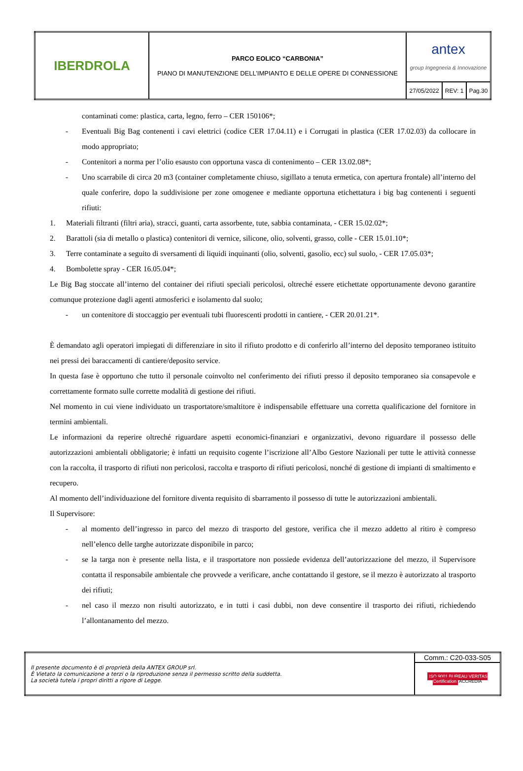| IBERDROLA | PARCO EOLICO “CARBONIA” PIANO DI MANUTENZIONE DELL’IMPIANTO E DELLE OPERE DI CONNESSIONE | antex group Ingegneria & Innovazione | | |
| | | 27/05/2022 | REV: 1 | Pag.30 |
contaminati come: plastica, carta, legno, ferro – CER 150106*;
- Eventuali Big Bag contenenti i cavi elettrici (codice CER 17.04.11) e i Corrugati in plastica (CER 17.02.03) da collocare in modo appropriato;
- Contenitori a norma per l’olio esausto con opportuna vasca di contenimento – CER 13.02.08*;
- Uno scarrabile di circa 20 m3 (container completamente chiuso, sigillato a tenuta ermetica, con apertura frontale) all’interno del quale conferire, dopo la suddivisione per zone omogenee e mediante opportuna etichettatura i big bag contenenti i seguenti rifiuti:
1. Materiali filtranti (filtri aria), stracci, guanti, carta assorbente, tute, sabbia contaminata, - CER 15.02.02*;
2. Barattoli (sia di metallo o plastica) contenitori di vernice, silicone, olio, solventi, grasso, colle - CER 15.01.10*;
3. Terre contaminate a seguito di sversamenti di liquidi inquinanti (olio, solventi, gasolio, ecc) sul suolo, - CER 17.05.03*;
4. Bombolette spray - CER 16.05.04*;
Le Big Bag stoccate all’interno del container dei rifiuti speciali pericolosi, oltreché essere etichettate opportunamente devono garantire comunque protezione dagli agenti atmosferici e isolamento dal suolo;
- un contenitore di stoccaggio per eventuali tubi fluorescenti prodotti in cantiere, - CER 20.01.21*.
È demandato agli operatori impiegati di differenziare in sito il rifiuto prodotto e di conferirlo all’interno del deposito temporaneo istituito nei pressi dei baraccamenti di cantiere/deposito service.
In questa fase è opportuno che tutto il personale coinvolto nel conferimento dei rifiuti presso il deposito temporaneo sia consapevole e correttamente formato sulle corrette modalità di gestione dei rifiuti.
Nel momento in cui viene individuato un trasportatore/smaltitore è indispensabile effettuare una corretta qualificazione del fornitore in termini ambientali.
Le informazioni da reperire oltreché riguardare aspetti economici-finanziari e organizzativi, devono riguardare il possesso delle autorizzazioni ambientali obbligatorie; è infatti un requisito cogente l’iscrizione all’Albo Gestore Nazionali per tutte le attività connesse con la raccolta, il trasporto di rifiuti non pericolosi, raccolta e trasporto di rifiuti pericolosi, nonché di gestione di impianti di smaltimento e recupero.
Al momento dell’individuazione del fornitore diventa requisito di sbarramento il possesso di tutte le autorizzazioni ambientali.
Il Supervisore:
- al momento dell’ingresso in parco del mezzo di trasporto del gestore, verifica che il mezzo addetto al ritiro è compreso nell’elenco delle targhe autorizzate disponibile in parco;
- se la targa non è presente nella lista, e il trasportatore non possiede evidenza dell’autorizzazione del mezzo, il Supervisore contatta il responsabile ambientale che provvede a verificare, anche contattando il gestore, se il mezzo è autorizzato al trasporto dei rifiuti;
- nel caso il mezzo non risulti autorizzato, e in tutti i casi dubbi, non deve consentire il trasporto dei rifiuti, richiedendo l’allontanamento del mezzo.
| Il presente documento è di proprietà della ANTEX GROUP srl. È Vietato la comunicazione a terzi o la riproduzione senza il permesso scritto della suddetta. La società tutela i propri diritti a rigore di Legge. | Comm.: C20-033-S05 |
| | ISO 9001 BUREAU VERITAS Certification ACCREDIA |